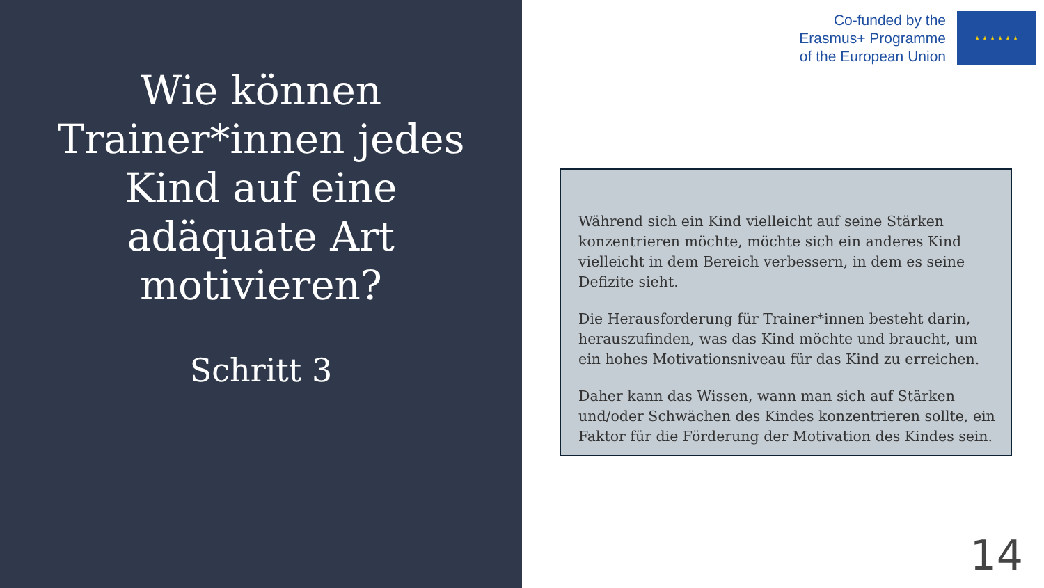Wie können Trainer*innen jedes Kind auf eine adäquate Art motivieren?
Schritt 3
Co-funded by the
Erasmus+ Programme
of the European Union
★ ★ ★ ★ ★ ★
Während sich ein Kind vielleicht auf seine Stärken konzentrieren möchte, möchte sich ein anderes Kind vielleicht in dem Bereich verbessern, in dem es seine Defizite sieht.
Die Herausforderung für Trainer*innen besteht darin, herauszufinden, was das Kind möchte und braucht, um ein hohes Motivationsniveau für das Kind zu erreichen.
Daher kann das Wissen, wann man sich auf Stärken und/oder Schwächen des Kindes konzentrieren sollte, ein Faktor für die Förderung der Motivation des Kindes sein.
14